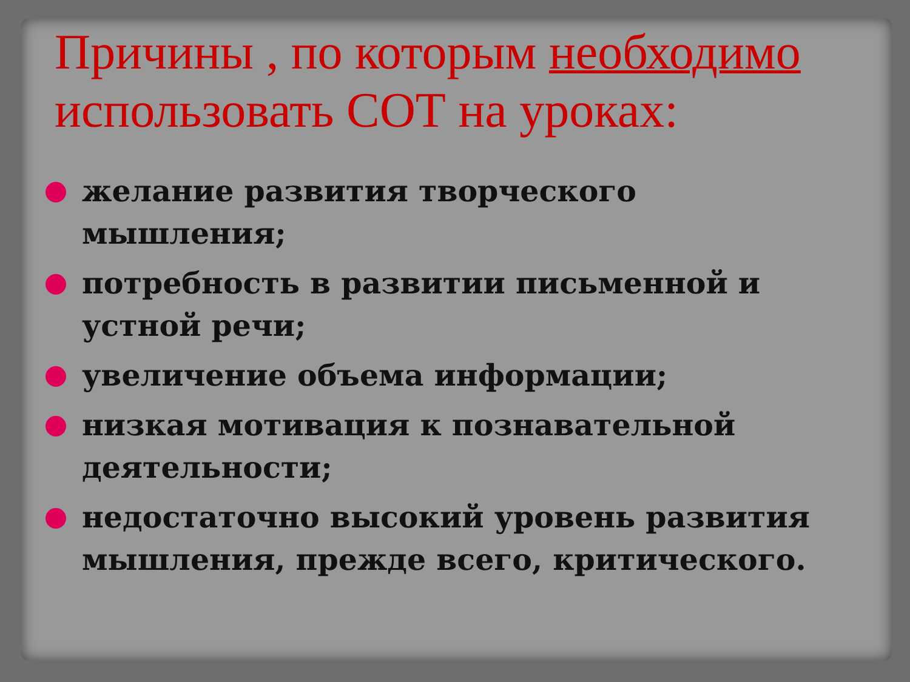Причины , по которым необходимо использовать СОТ на уроках:
желание развития творческого мышления;
потребность в развитии письменной и устной речи;
увеличение объема информации;
низкая мотивация к познавательной деятельности;
недостаточно высокий уровень развития мышления, прежде всего, критического.